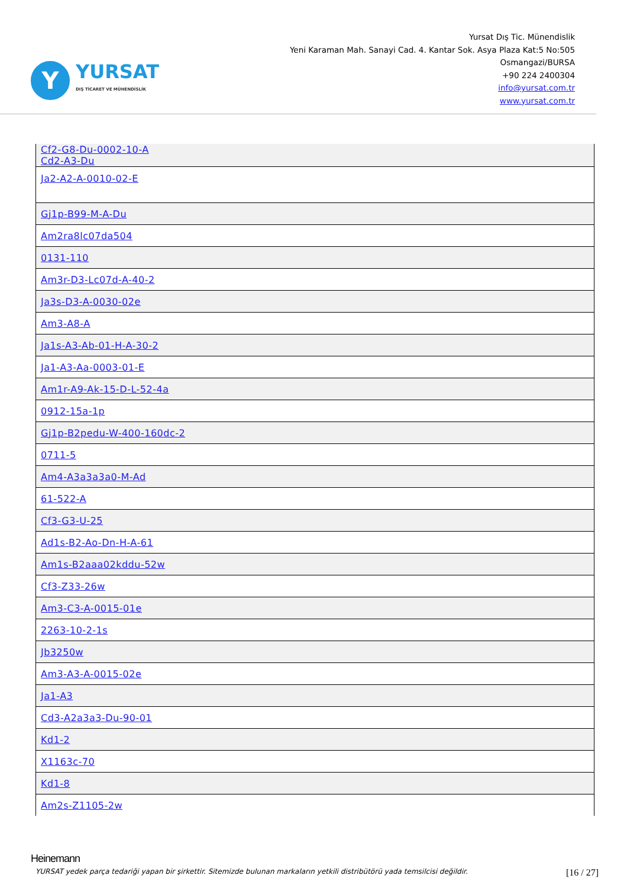Y
YURSAT
DIŞ TİCARET VE MÜHENDİSLİK
Yursat Dış Tic. Münendislik
Yeni Karaman Mah. Sanayi Cad. 4. Kantar Sok. Asya Plaza Kat:5 No:505
Osmangazi/BURSA
+90 224 2400304
info@yursat.com.tr
www.yursat.com.tr
| Cf2-G8-Du-0002-10-A Cd2-A3-Du |
| Ja2-A2-A-0010-02-E |
| Gj1p-B99-M-A-Du |
| Am2ra8lc07da504 |
| 0131-110 |
| Am3r-D3-Lc07d-A-40-2 |
| Ja3s-D3-A-0030-02e |
| Am3-A8-A |
| Ja1s-A3-Ab-01-H-A-30-2 |
| Ja1-A3-Aa-0003-01-E |
| Am1r-A9-Ak-15-D-L-52-4a |
| 0912-15a-1p |
| Gj1p-B2pedu-W-400-160dc-2 |
| 0711-5 |
| Am4-A3a3a3a0-M-Ad |
| 61-522-A |
| Cf3-G3-U-25 |
| Ad1s-B2-Ao-Dn-H-A-61 |
| Am1s-B2aaa02kddu-52w |
| Cf3-Z33-26w |
| Am3-C3-A-0015-01e |
| 2263-10-2-1s |
| Jb3250w |
| Am3-A3-A-0015-02e |
| Ja1-A3 |
| Cd3-A2a3a3-Du-90-01 |
| Kd1-2 |
| X1163c-70 |
| Kd1-8 |
| Am2s-Z1105-2w |
Heinemann
YURSAT yedek parça tedariği yapan bir şirkettir. Sitemizde bulunan markaların yetkili distribütörü yada temsilcisi değildir. [16 / 27]